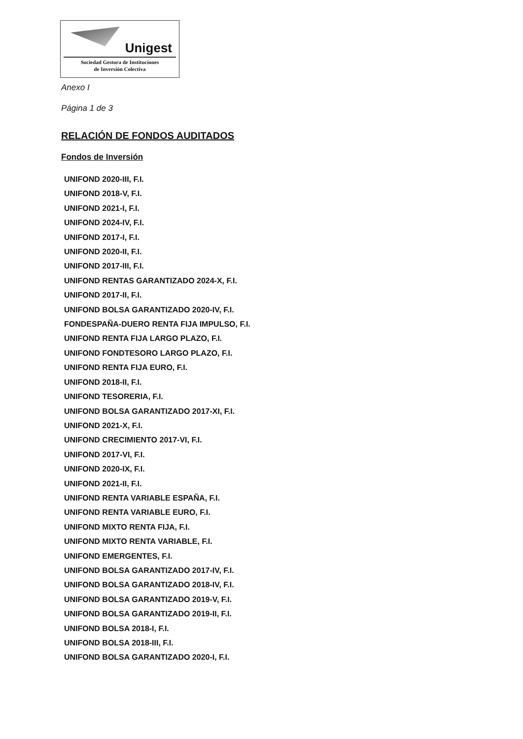Unigest
Sociedad Gestora de Instituciones
de Inversión Colectiva
Anexo I
Página 1 de 3
RELACIÓN DE FONDOS AUDITADOS
Fondos de Inversión
UNIFOND 2020-III, F.I.
UNIFOND 2018-V, F.I.
UNIFOND 2021-I, F.I.
UNIFOND 2024-IV, F.I.
UNIFOND 2017-I, F.I.
UNIFOND 2020-II, F.I.
UNIFOND 2017-III, F.I.
UNIFOND RENTAS GARANTIZADO 2024-X, F.I.
UNIFOND 2017-II, F.I.
UNIFOND BOLSA GARANTIZADO 2020-IV, F.I.
FONDESPAÑA-DUERO RENTA FIJA IMPULSO, F.I.
UNIFOND RENTA FIJA LARGO PLAZO, F.I.
UNIFOND FONDTESORO LARGO PLAZO, F.I.
UNIFOND RENTA FIJA EURO, F.I.
UNIFOND 2018-II, F.I.
UNIFOND TESORERIA, F.I.
UNIFOND BOLSA GARANTIZADO 2017-XI, F.I.
UNIFOND 2021-X, F.I.
UNIFOND CRECIMIENTO 2017-VI, F.I.
UNIFOND 2017-VI, F.I.
UNIFOND 2020-IX, F.I.
UNIFOND 2021-II, F.I.
UNIFOND RENTA VARIABLE ESPAÑA, F.I.
UNIFOND RENTA VARIABLE EURO, F.I.
UNIFOND MIXTO RENTA FIJA, F.I.
UNIFOND MIXTO RENTA VARIABLE, F.I.
UNIFOND EMERGENTES, F.I.
UNIFOND BOLSA GARANTIZADO 2017-IV, F.I.
UNIFOND BOLSA GARANTIZADO 2018-IV, F.I.
UNIFOND BOLSA GARANTIZADO 2019-V, F.I.
UNIFOND BOLSA GARANTIZADO 2019-II, F.I.
UNIFOND BOLSA 2018-I, F.I.
UNIFOND BOLSA 2018-III, F.I.
UNIFOND BOLSA GARANTIZADO 2020-I, F.I.